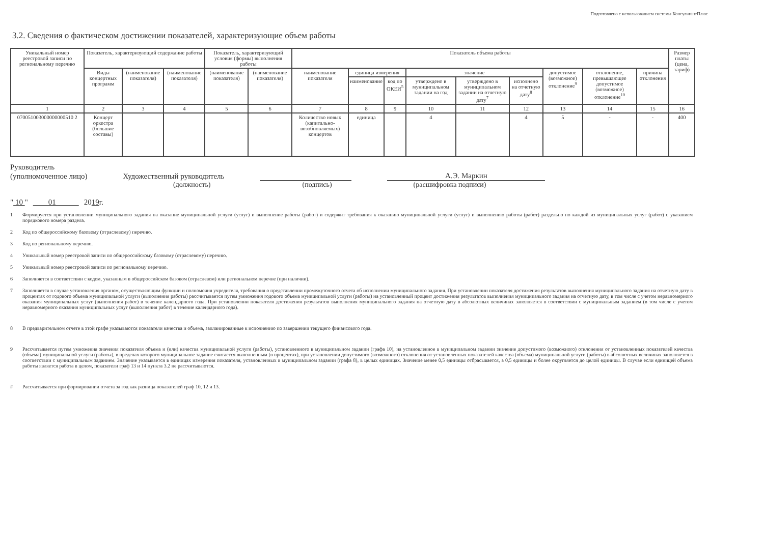Подготовлено с использованием системы КонсультантПлюс
3.2. Сведения о фактическом достижении показателей, характеризующие объем работы
| Уникальный номер реестровой записи по региональному перечню | Показатель, характеризующий содержание работы | | | Показатель, характеризующий условия (формы) выполнения работы | | Показатель объема работы | | | | | | | | | Размер платы (цена, тариф) |
| --- | --- | --- | --- | --- | --- | --- | --- | --- | --- | --- | --- | --- | --- | --- | --- |
| | Виды концертных программ | (наименование показателя) | (наименование показателя) | (наименование показателя) | (наименование показателя) | наименование показателя | единица измерения | | значение | | | допустимое (возможное) отклонение<sup>9</sup> | отклонение, превышающее допустимое (возможное) отклонение<sup>10</sup> | причина отклонения | |
| | | | | | | | наименование | код по ОКЕИ<sup>5</sup> | утверждено в муниципальном задании на год | утверждено в муниципальном задании на отчетную дату<sup>7</sup> | исполнено на отчетную дату<sup>8</sup> | | | | |
| 1 | 2 | 3 | 4 | 5 | 6 | 7 | 8 | 9 | 10 | 11 | 12 | 13 | 14 | 15 | 16 |
| 070051003000000000510 2 | Концерт оркестра (большие составы) | | | | | Количество новых (капитально-возобновляемых) концертов | единица | | 4 | | 4 | 5 | - | - | 400 |
Руководитель
(уполномоченное лицо) Художественный руководитель А.Э. Маркин
(должность) (подпись) (расшифровка подписи)
" 10 " 01 20 19 г.
1 Формируется при установлении муниципального задания на оказание муниципальной услуги (услуг) и выполнение работы (работ) и содержит требования к оказанию муниципальной услуги (услуг) и выполнению работы (работ) раздельно по каждой из муниципальных услуг (работ) с указанием порядкового номера раздела.
2 Код по общероссийскому базовому (отраслевому) перечню.
3 Код по региональному перечню.
4 Уникальный номер реестровой записи по общероссийскому базовому (отраслевому) перечню.
5 Уникальный номер реестровой записи по региональному перечню.
6 Заполняется в соответствии с кодом, указанным в общероссийском базовом (отраслевом) или региональном перечне (при наличии).
7 Заполняется в случае установления органом, осуществляющим функции и полномочия учредителя, требования о представлении промежуточного отчета об исполнении муниципального задания. При установлении показателя достижения результатов выполнения муниципального задания на отчетную дату в процентах от годового объема муниципальной услуги (выполнения работы) рассчитывается путем умножения годового объема муниципальной услуги (работы) на установленный процент достижения результатов выполнения муниципального задания на отчетную дату, в том числе с учетом неравномерного оказания муниципальных услуг (выполнения работ) в течение календарного года. При установлении показателя достижения результатов выполнения муниципального задания на отчетную дату в абсолютных величинах заполняется в соответствии с муниципальным заданием (в том числе с учетом неравномерного оказания муниципальных услуг (выполнения работ) в течение календарного года).
8 В предварительном отчете в этой графе указываются показатели качества и объема, запланированные к исполнению по завершении текущего финансового года.
9 Рассчитывается путем умножения значения показателя объема и (или) качества муниципальной услуги (работы), установленного в муниципальном задании (графа 10), на установленное в муниципальном задании значение допустимого (возможного) отклонения от установленных показателей качества (объема) муниципальной услуги (работы), в пределах которого муниципальное задание считается выполненным (в процентах), при установлении допустимого (возможного) отклонения от установленных показателей качества (объема) муниципальной услуги (работы) в абсолютных величинах заполняется в соответствии с муниципальным заданием. Значение указывается в единицах измерения показателя, установленных в муниципальном задании (графа 8), в целых единицах. Значение менее 0,5 единицы отбрасывается, а 0,5 единицы и более округляется до целой единицы. В случае если единицей объема работы является работа в целом, показатели граф 13 и 14 пункта 3.2 не рассчитываются.
# Рассчитывается при формировании отчета за год как разница показателей граф 10, 12 и 13.